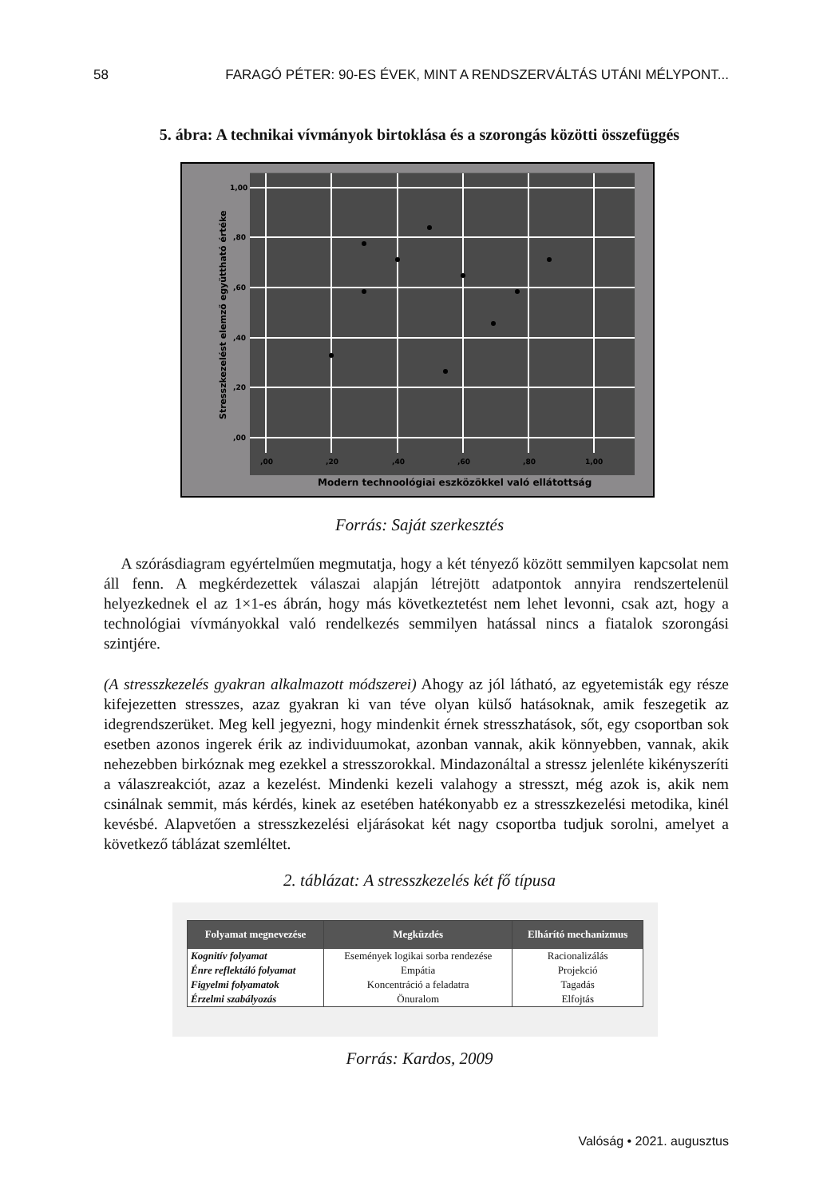58 FARAGÓ PÉTER: 90-ES ÉVEK, MINT A RENDSZERVÁLTÁS UTÁNI MÉLYPONT...
5. ábra: A technikai vívmányok birtoklása és a szorongás közötti összefüggés
1,00
,80
,60
,40
,20
,00
,00
,20
,40
,60
,80
1,00
Modern technoológiai eszközökkel való ellátottság
Stresszkezelést elemző együttható értéke
Forrás: Saját szerkesztés
A szórásdiagram egyértelműen megmutatja, hogy a két tényező között semmilyen kapcsolat nem áll fenn. A megkérdezettek válaszai alapján létrejött adatpontok annyira rendszertelenül helyezkednek el az 1×1-es ábrán, hogy más következtetést nem lehet levonni, csak azt, hogy a technológiai vívmányokkal való rendelkezés semmilyen hatással nincs a fiatalok szorongási szintjére.
(A stresszkezelés gyakran alkalmazott módszerei) Ahogy az jól látható, az egyetemisták egy része kifejezetten stresszes, azaz gyakran ki van téve olyan külső hatásoknak, amik feszegetik az idegrendszerüket. Meg kell jegyezni, hogy mindenkit érnek stresszhatások, sőt, egy csoportban sok esetben azonos ingerek érik az individuumokat, azonban vannak, akik könnyebben, vannak, akik nehezebben birkóznak meg ezekkel a stresszorokkal. Mindazonáltal a stressz jelenléte kikényszeríti a válaszreakciót, azaz a kezelést. Mindenki kezeli valahogy a stresszt, még azok is, akik nem csinálnak semmit, más kérdés, kinek az esetében hatékonyabb ez a stresszkezelési metodika, kinél kevésbé. Alapvetően a stresszkezelési eljárásokat két nagy csoportba tudjuk sorolni, amelyet a következő táblázat szemléltet.
2. táblázat: A stresszkezelés két fő típusa
| Folyamat megnevezése | Megküzdés | Elhárító mechanizmus |
| --- | --- | --- |
| Kognitív folyamat | Események logikai sorba rendezése | Racionalizálás |
| Énre reflektáló folyamat | Empátia | Projekció |
| Figyelmi folyamatok | Koncentráció a feladatra | Tagadás |
| Érzelmi szabályozás | Önuralom | Elfojtás |
Forrás: Kardos, 2009
Valóság • 2021. augusztus